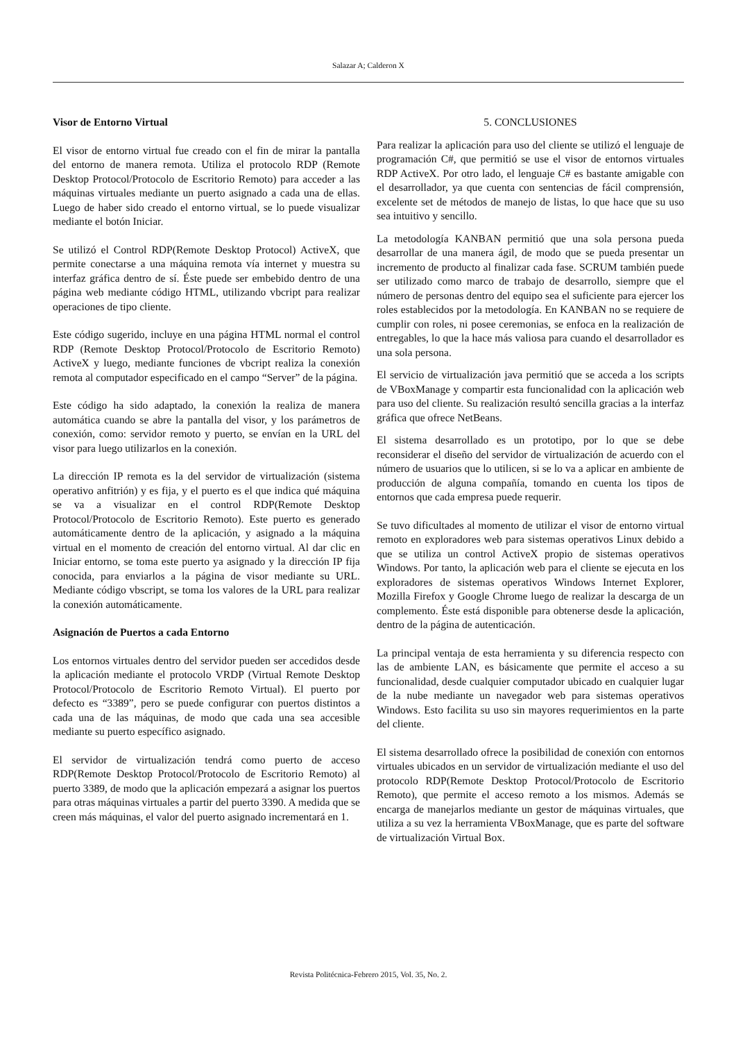Salazar A; Calderon X
Visor de Entorno Virtual
El visor de entorno virtual fue creado con el fin de mirar la pantalla del entorno de manera remota. Utiliza el protocolo RDP (Remote Desktop Protocol/Protocolo de Escritorio Remoto) para acceder a las máquinas virtuales mediante un puerto asignado a cada una de ellas. Luego de haber sido creado el entorno virtual, se lo puede visualizar mediante el botón Iniciar.
Se utilizó el Control RDP(Remote Desktop Protocol) ActiveX, que permite conectarse a una máquina remota vía internet y muestra su interfaz gráfica dentro de sí. Éste puede ser embebido dentro de una página web mediante código HTML, utilizando vbcript para realizar operaciones de tipo cliente.
Este código sugerido, incluye en una página HTML normal el control RDP (Remote Desktop Protocol/Protocolo de Escritorio Remoto) ActiveX y luego, mediante funciones de vbcript realiza la conexión remota al computador especificado en el campo “Server” de la página.
Este código ha sido adaptado, la conexión la realiza de manera automática cuando se abre la pantalla del visor, y los parámetros de conexión, como: servidor remoto y puerto, se envían en la URL del visor para luego utilizarlos en la conexión.
La dirección IP remota es la del servidor de virtualización (sistema operativo anfitrión) y es fija, y el puerto es el que indica qué máquina se va a visualizar en el control RDP(Remote Desktop Protocol/Protocolo de Escritorio Remoto). Este puerto es generado automáticamente dentro de la aplicación, y asignado a la máquina virtual en el momento de creación del entorno virtual. Al dar clic en Iniciar entorno, se toma este puerto ya asignado y la dirección IP fija conocida, para enviarlos a la página de visor mediante su URL. Mediante código vbscript, se toma los valores de la URL para realizar la conexión automáticamente.
Asignación de Puertos a cada Entorno
Los entornos virtuales dentro del servidor pueden ser accedidos desde la aplicación mediante el protocolo VRDP (Virtual Remote Desktop Protocol/Protocolo de Escritorio Remoto Virtual). El puerto por defecto es “3389”, pero se puede configurar con puertos distintos a cada una de las máquinas, de modo que cada una sea accesible mediante su puerto específico asignado.
El servidor de virtualización tendrá como puerto de acceso RDP(Remote Desktop Protocol/Protocolo de Escritorio Remoto) al puerto 3389, de modo que la aplicación empezará a asignar los puertos para otras máquinas virtuales a partir del puerto 3390. A medida que se creen más máquinas, el valor del puerto asignado incrementará en 1.
5. CONCLUSIONES
Para realizar la aplicación para uso del cliente se utilizó el lenguaje de programación C#, que permitió se use el visor de entornos virtuales RDP ActiveX. Por otro lado, el lenguaje C# es bastante amigable con el desarrollador, ya que cuenta con sentencias de fácil comprensión, excelente set de métodos de manejo de listas, lo que hace que su uso sea intuitivo y sencillo.
La metodología KANBAN permitió que una sola persona pueda desarrollar de una manera ágil, de modo que se pueda presentar un incremento de producto al finalizar cada fase. SCRUM también puede ser utilizado como marco de trabajo de desarrollo, siempre que el número de personas dentro del equipo sea el suficiente para ejercer los roles establecidos por la metodología. En KANBAN no se requiere de cumplir con roles, ni posee ceremonias, se enfoca en la realización de entregables, lo que la hace más valiosa para cuando el desarrollador es una sola persona.
El servicio de virtualización java permitió que se acceda a los scripts de VBoxManage y compartir esta funcionalidad con la aplicación web para uso del cliente. Su realización resultó sencilla gracias a la interfaz gráfica que ofrece NetBeans.
El sistema desarrollado es un prototipo, por lo que se debe reconsiderar el diseño del servidor de virtualización de acuerdo con el número de usuarios que lo utilicen, si se lo va a aplicar en ambiente de producción de alguna compañía, tomando en cuenta los tipos de entornos que cada empresa puede requerir.
Se tuvo dificultades al momento de utilizar el visor de entorno virtual remoto en exploradores web para sistemas operativos Linux debido a que se utiliza un control ActiveX propio de sistemas operativos Windows. Por tanto, la aplicación web para el cliente se ejecuta en los exploradores de sistemas operativos Windows Internet Explorer, Mozilla Firefox y Google Chrome luego de realizar la descarga de un complemento. Éste está disponible para obtenerse desde la aplicación, dentro de la página de autenticación.
La principal ventaja de esta herramienta y su diferencia respecto con las de ambiente LAN, es básicamente que permite el acceso a su funcionalidad, desde cualquier computador ubicado en cualquier lugar de la nube mediante un navegador web para sistemas operativos Windows. Esto facilita su uso sin mayores requerimientos en la parte del cliente.
El sistema desarrollado ofrece la posibilidad de conexión con entornos virtuales ubicados en un servidor de virtualización mediante el uso del protocolo RDP(Remote Desktop Protocol/Protocolo de Escritorio Remoto), que permite el acceso remoto a los mismos. Además se encarga de manejarlos mediante un gestor de máquinas virtuales, que utiliza a su vez la herramienta VBoxManage, que es parte del software de virtualización Virtual Box.
Revista Politécnica-Febrero 2015, Vol. 35, No. 2.